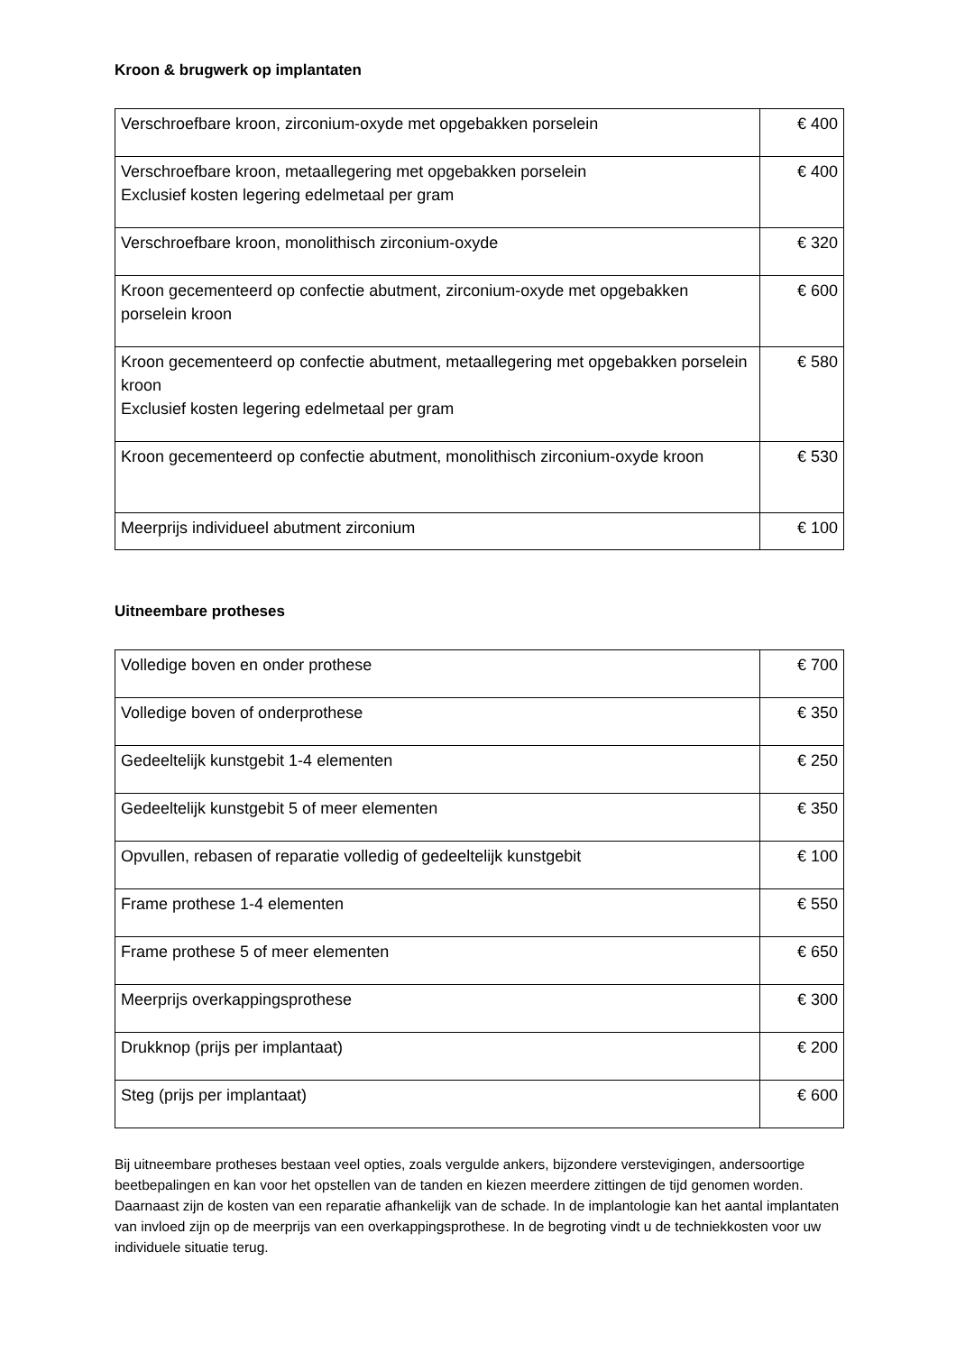Kroon & brugwerk op implantaten
| Verschroefbare kroon, zirconium-oxyde met opgebakken porselein | € 400 |
| Verschroefbare kroon, metaallegering met opgebakken porselein Exclusief kosten legering edelmetaal per gram | € 400 |
| Verschroefbare kroon, monolithisch zirconium-oxyde | € 320 |
| Kroon gecementeerd op confectie abutment, zirconium-oxyde met opgebakken porselein kroon | € 600 |
| Kroon gecementeerd op confectie abutment, metaallegering met opgebakken porselein kroon Exclusief kosten legering edelmetaal per gram | € 580 |
| Kroon gecementeerd op confectie abutment, monolithisch zirconium-oxyde kroon | € 530 |
| Meerprijs individueel abutment zirconium | € 100 |
Uitneembare protheses
| Volledige boven en onder prothese | € 700 |
| Volledige boven of onderprothese | € 350 |
| Gedeeltelijk kunstgebit 1-4 elementen | € 250 |
| Gedeeltelijk kunstgebit 5 of meer elementen | € 350 |
| Opvullen, rebasen of reparatie volledig of gedeeltelijk kunstgebit | € 100 |
| Frame prothese 1-4 elementen | € 550 |
| Frame prothese 5 of meer elementen | € 650 |
| Meerprijs overkappingsprothese | € 300 |
| Drukknop (prijs per implantaat) | € 200 |
| Steg (prijs per implantaat) | € 600 |
Bij uitneembare protheses bestaan veel opties, zoals vergulde ankers, bijzondere verstevigingen, andersoortige beetbepalingen en kan voor het opstellen van de tanden en kiezen meerdere zittingen de tijd genomen worden. Daarnaast zijn de kosten van een reparatie afhankelijk van de schade. In de implantologie kan het aantal implantaten van invloed zijn op de meerprijs van een overkappingsprothese. In de begroting vindt u de techniekkosten voor uw individuele situatie terug.